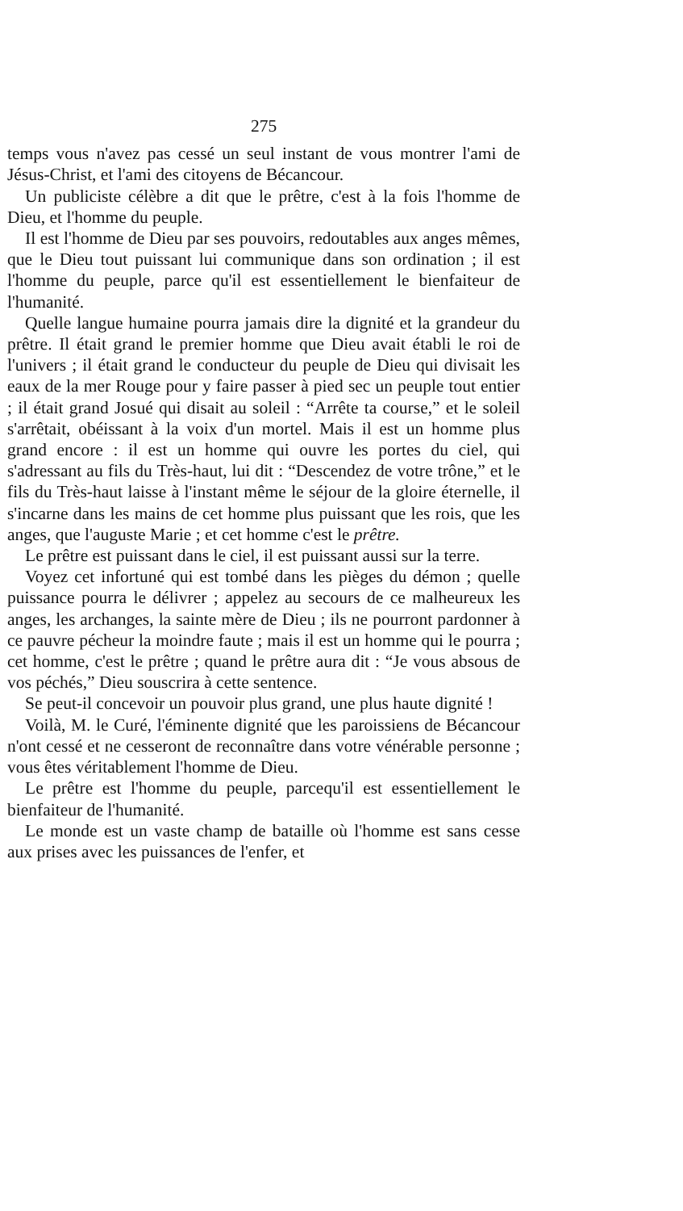275
temps vous n'avez pas cessé un seul instant de vous montrer l'ami de Jésus-Christ, et l'ami des citoyens de Bécancour.
Un publiciste célèbre a dit que le prêtre, c'est à la fois l'homme de Dieu, et l'homme du peuple.
Il est l'homme de Dieu par ses pouvoirs, redoutables aux anges mêmes, que le Dieu tout puissant lui communique dans son ordination ; il est l'homme du peuple, parce qu'il est essentiellement le bienfaiteur de l'humanité.
Quelle langue humaine pourra jamais dire la dignité et la grandeur du prêtre. Il était grand le premier homme que Dieu avait établi le roi de l'univers ; il était grand le conducteur du peuple de Dieu qui divisait les eaux de la mer Rouge pour y faire passer à pied sec un peuple tout entier ; il était grand Josué qui disait au soleil : “Arrête ta course,” et le soleil s'arrêtait, obéissant à la voix d'un mortel. Mais il est un homme plus grand encore : il est un homme qui ouvre les portes du ciel, qui s'adressant au fils du Très-haut, lui dit : “Descendez de votre trône,” et le fils du Très-haut laisse à l'instant même le séjour de la gloire éternelle, il s'incarne dans les mains de cet homme plus puissant que les rois, que les anges, que l'auguste Marie ; et cet homme c'est le prêtre.
Le prêtre est puissant dans le ciel, il est puissant aussi sur la terre.
Voyez cet infortuné qui est tombé dans les pièges du démon ; quelle puissance pourra le délivrer ; appelez au secours de ce malheureux les anges, les archanges, la sainte mère de Dieu ; ils ne pourront pardonner à ce pauvre pécheur la moindre faute ; mais il est un homme qui le pourra ; cet homme, c'est le prêtre ; quand le prêtre aura dit : “Je vous absous de vos péchés,” Dieu souscrira à cette sentence.
Se peut-il concevoir un pouvoir plus grand, une plus haute dignité !
Voilà, M. le Curé, l'éminente dignité que les paroissiens de Bécancour n'ont cessé et ne cesseront de reconnaître dans votre vénérable personne ; vous êtes véritablement l'homme de Dieu.
Le prêtre est l'homme du peuple, parcequ'il est essentiellement le bienfaiteur de l'humanité.
Le monde est un vaste champ de bataille où l'homme est sans cesse aux prises avec les puissances de l'enfer, et